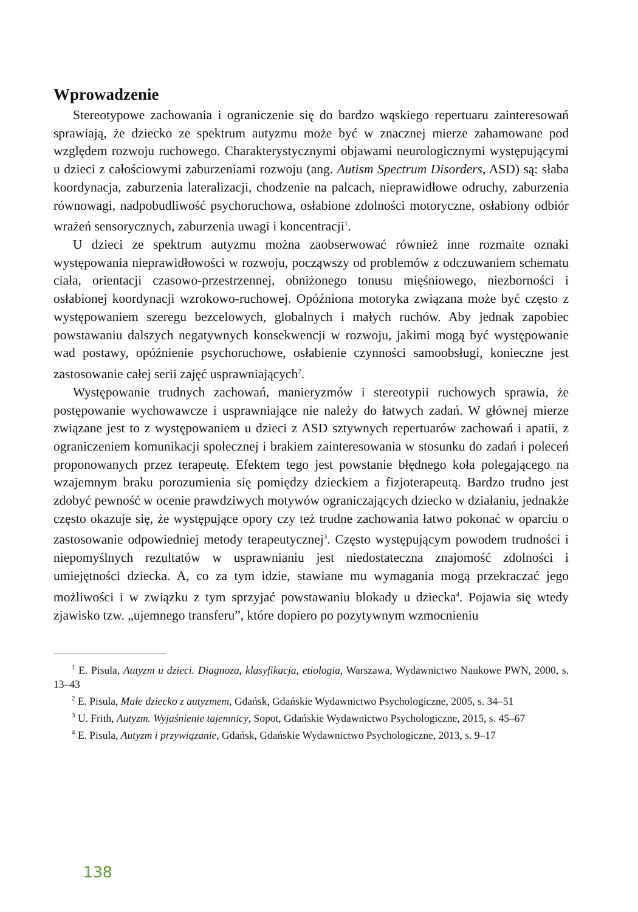Wprowadzenie
Stereotypowe zachowania i ograniczenie się do bardzo wąskiego repertuaru zainteresowań sprawiają, że dziecko ze spektrum autyzmu może być w znacznej mierze zahamowane pod względem rozwoju ruchowego. Charakterystycznymi objawami neurologicznymi występującymi u dzieci z całościowymi zaburzeniami rozwoju (ang. Autism Spectrum Disorders, ASD) są: słaba koordynacja, zaburzenia lateralizacji, chodzenie na palcach, nieprawidłowe odruchy, zaburzenia równowagi, nadpobudliwość psychoruchowa, osłabione zdolności motoryczne, osłabiony odbiór wrażeń sensorycznych, zaburzenia uwagi i koncentracji<sup>1</sup>.
U dzieci ze spektrum autyzmu można zaobserwować również inne rozmaite oznaki występowania nieprawidłowości w rozwoju, począwszy od problemów z odczuwaniem schematu ciała, orientacji czasowo-przestrzennej, obniżonego tonusu mięśniowego, niezborności i osłabionej koordynacji wzrokowo-ruchowej. Opóźniona motoryka związana może być często z występowaniem szeregu bezcelowych, globalnych i małych ruchów. Aby jednak zapobiec powstawaniu dalszych negatywnych konsekwencji w rozwoju, jakimi mogą być występowanie wad postawy, opóźnienie psychoruchowe, osłabienie czynności samoobsługi, konieczne jest zastosowanie całej serii zajęć usprawniających<sup>2</sup>.
Występowanie trudnych zachowań, manieryzmów i stereotypii ruchowych sprawia, że postępowanie wychowawcze i usprawniające nie należy do łatwych zadań. W głównej mierze związane jest to z występowaniem u dzieci z ASD sztywnych repertuarów zachowań i apatii, z ograniczeniem komunikacji społecznej i brakiem zainteresowania w stosunku do zadań i poleceń proponowanych przez terapeutę. Efektem tego jest powstanie błędnego koła polegającego na wzajemnym braku porozumienia się pomiędzy dzieckiem a fizjoterapeutą. Bardzo trudno jest zdobyć pewność w ocenie prawdziwych motywów ograniczających dziecko w działaniu, jednakże często okazuje się, że występujące opory czy też trudne zachowania łatwo pokonać w oparciu o zastosowanie odpowiedniej metody terapeutycznej<sup>3</sup>. Często występującym powodem trudności i niepomyślnych rezultatów w usprawnianiu jest niedostateczna znajomość zdolności i umiejętności dziecka. A, co za tym idzie, stawiane mu wymagania mogą przekraczać jego możliwości i w związku z tym sprzyjać powstawaniu blokady u dziecka<sup>4</sup>. Pojawia się wtedy zjawisko tzw. „ujemnego transferu”, które dopiero po pozytywnym wzmocnieniu
<sup>1</sup> E. Pisula, Autyzm u dzieci. Diagnoza, klasyfikacja, etiologia, Warszawa, Wydawnictwo Naukowe PWN, 2000, s. 13–43
<sup>2</sup> E. Pisula, Małe dziecko z autyzmem, Gdańsk, Gdańskie Wydawnictwo Psychologiczne, 2005, s. 34–51
<sup>3</sup> U. Frith, Autyzm. Wyjaśnienie tajemnicy, Sopot, Gdańskie Wydawnictwo Psychologiczne, 2015, s. 45–67
<sup>4</sup> E. Pisula, Autyzm i przywiązanie, Gdańsk, Gdańskie Wydawnictwo Psychologiczne, 2013, s. 9–17
138